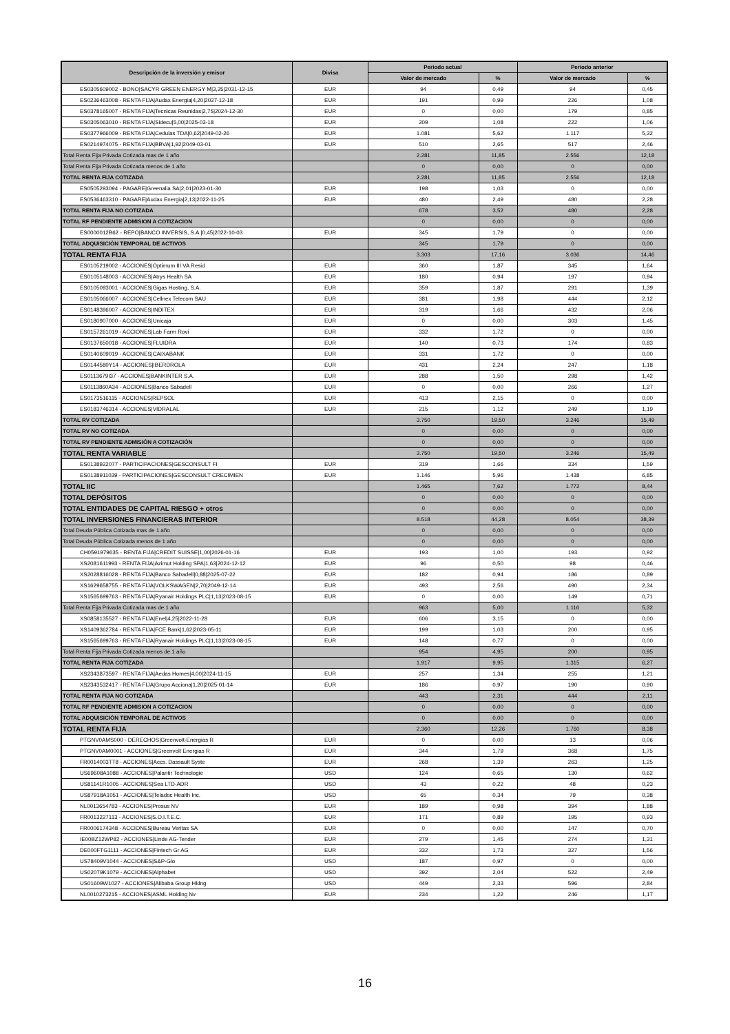| Descripción de la inversión y emisor | Divisa | Periodo actual | | Periodo anterior | |
| --- | --- | --- | --- | --- | --- |
| | | Valor de mercado | % | Valor de mercado | % |
| ES0305609002 - BONO/SACYR GREEN ENERGY M/3,25/2031-12-15 | EUR | 94 | 0,49 | 94 | 0,45 |
| ES0236463008 - RENTA FIJA/Audax Energia/4,20/2027-12-18 | EUR | 191 | 0,99 | 226 | 1,08 |
| ES0378165007 - RENTA FIJA/Tecnicas Reunidas/2,75/2024-12-30 | EUR | 0 | 0,00 | 179 | 0,85 |
| ES0305063010 - RENTA FIJA/Sidecu/5,00/2025-03-18 | EUR | 209 | 1,08 | 222 | 1,06 |
| ES0377966009 - RENTA FIJA/Cedulas TDA/0,62/2049-02-26 | EUR | 1.081 | 5,62 | 1.117 | 5,32 |
| ES0214974075 - RENTA FIJA/BBVA/1,92/2049-03-01 | EUR | 510 | 2,65 | 517 | 2,46 |
| Total Renta Fija Privada Cotizada mas de 1 año | | 2.281 | 11,85 | 2.556 | 12,18 |
| Total Renta Fija Privada Cotizada menos de 1 año | | 0 | 0,00 | 0 | 0,00 |
| TOTAL RENTA FIJA COTIZADA | | 2.281 | 11,85 | 2.556 | 12,18 |
| ES0505293094 - PAGARE/Greenalia SA/2,01/2023-01-30 | EUR | 198 | 1,03 | 0 | 0,00 |
| ES0536463310 - PAGARE/Audax Energia/2,13/2022-11-25 | EUR | 480 | 2,49 | 480 | 2,28 |
| TOTAL RENTA FIJA NO COTIZADA | | 678 | 3,52 | 480 | 2,28 |
| TOTAL RF PENDIENTE ADMISION A COTIZACION | | 0 | 0,00 | 0 | 0,00 |
| ES0000012B62 - REPO/BANCO INVERSIS, S.A./0,45/2022-10-03 | EUR | 345 | 1,79 | 0 | 0,00 |
| TOTAL ADQUISICIÓN TEMPORAL DE ACTIVOS | | 345 | 1,79 | 0 | 0,00 |
| TOTAL RENTA FIJA | | 3.303 | 17,16 | 3.036 | 14,46 |
| ES0105219002 - ACCIONES/Optimum III VA Resid | EUR | 360 | 1,87 | 345 | 1,64 |
| ES0105148003 - ACCIONES/Atrys Health SA | EUR | 180 | 0,94 | 197 | 0,94 |
| ES0105093001 - ACCIONES/Gigas Hosting, S.A. | EUR | 359 | 1,87 | 291 | 1,39 |
| ES0105066007 - ACCIONES/Cellnex Telecom SAU | EUR | 381 | 1,98 | 444 | 2,12 |
| ES0148396007 - ACCIONES/INDITEX | EUR | 319 | 1,66 | 432 | 2,06 |
| ES0180907000 - ACCIONES/Unicaja | EUR | 0 | 0,00 | 303 | 1,45 |
| ES0157261019 - ACCIONES/Lab Farm Rovi | EUR | 332 | 1,72 | 0 | 0,00 |
| ES0137650018 - ACCIONES/FLUIDRA | EUR | 140 | 0,73 | 174 | 0,83 |
| ES0140609019 - ACCIONES/CAIXABANK | EUR | 331 | 1,72 | 0 | 0,00 |
| ES0144580Y14 - ACCIONES/IBERDROLA | EUR | 431 | 2,24 | 247 | 1,18 |
| ES0113679I37 - ACCIONES/BANKINTER S.A. | EUR | 288 | 1,50 | 298 | 1,42 |
| ES0113860A34 - ACCIONES/Banco Sabadell | EUR | 0 | 0,00 | 266 | 1,27 |
| ES0173516115 - ACCIONES/REPSOL | EUR | 413 | 2,15 | 0 | 0,00 |
| ES0183746314 - ACCIONES/VIDRALAL | EUR | 215 | 1,12 | 249 | 1,19 |
| TOTAL RV COTIZADA | | 3.750 | 19,50 | 3.246 | 15,49 |
| TOTAL RV NO COTIZADA | | 0 | 0,00 | 0 | 0,00 |
| TOTAL RV PENDIENTE ADMISIÓN A COTIZACIÓN | | 0 | 0,00 | 0 | 0,00 |
| TOTAL RENTA VARIABLE | | 3.750 | 19,50 | 3.246 | 15,49 |
| ES0138922077 - PARTICIPACIONES/GESCONSULT FI | EUR | 319 | 1,66 | 334 | 1,59 |
| ES0138911039 - PARTICIPACIONES/GESCONSULT CRECIMIEN | EUR | 1.146 | 5,96 | 1.438 | 6,85 |
| TOTAL IIC | | 1.465 | 7,62 | 1.772 | 8,44 |
| TOTAL DEPÓSITOS | | 0 | 0,00 | 0 | 0,00 |
| TOTAL ENTIDADES DE CAPITAL RIESGO + otros | | 0 | 0,00 | 0 | 0,00 |
| TOTAL INVERSIONES FINANCIERAS INTERIOR | | 8.518 | 44,28 | 8.054 | 38,39 |
| Total Deuda Pública Cotizada mas de 1 año | | 0 | 0,00 | 0 | 0,00 |
| Total Deuda Pública Cotizada menos de 1 año | | 0 | 0,00 | 0 | 0,00 |
| CH0591979635 - RENTA FIJA/CREDIT SUISSE/1,00/2026-01-16 | EUR | 193 | 1,00 | 193 | 0,92 |
| XS2081611993 - RENTA FIJA/Azimut Holding SPA/1,63/2024-12-12 | EUR | 96 | 0,50 | 98 | 0,46 |
| XS2028816028 - RENTA FIJA/Banco Sabadell/0,88/2025-07-22 | EUR | 182 | 0,94 | 186 | 0,89 |
| XS1629658755 - RENTA FIJA/VOLKSWAGEN/2,70/2049-12-14 | EUR | 493 | 2,56 | 490 | 2,34 |
| XS1565699763 - RENTA FIJA/Ryanair Holdings PLC/1,13/2023-08-15 | EUR | 0 | 0,00 | 149 | 0,71 |
| Total Renta Fija Privada Cotizada mas de 1 año | | 963 | 5,00 | 1.116 | 5,32 |
| XS0858135527 - RENTA FIJA/Enel/4,25/2022-11-28 | EUR | 606 | 3,15 | 0 | 0,00 |
| XS1409362784 - RENTA FIJA/FCE Bank/1,62/2023-05-11 | EUR | 199 | 1,03 | 200 | 0,95 |
| XS1565699763 - RENTA FIJA/Ryanair Holdings PLC/1,13/2023-08-15 | EUR | 148 | 0,77 | 0 | 0,00 |
| Total Renta Fija Privada Cotizada menos de 1 año | | 954 | 4,95 | 200 | 0,95 |
| TOTAL RENTA FIJA COTIZADA | | 1.917 | 9,95 | 1.315 | 6,27 |
| XS2343873597 - RENTA FIJA/Aedas Homes/4,00/2024-11-15 | EUR | 257 | 1,34 | 255 | 1,21 |
| XS2343532417 - RENTA FIJA/Grupo Acciona/1,20/2025-01-14 | EUR | 186 | 0,97 | 190 | 0,90 |
| TOTAL RENTA FIJA NO COTIZADA | | 443 | 2,31 | 444 | 2,11 |
| TOTAL RF PENDIENTE ADMISION A COTIZACION | | 0 | 0,00 | 0 | 0,00 |
| TOTAL ADQUISICIÓN TEMPORAL DE ACTIVOS | | 0 | 0,00 | 0 | 0,00 |
| TOTAL RENTA FIJA | | 2.360 | 12,26 | 1.760 | 8,38 |
| PTGNV0AMS000 - DERECHOS/Greenvolt-Energias R | EUR | 0 | 0,00 | 13 | 0,06 |
| PTGNV0AM0001 - ACCIONES/Greenvolt Energias R | EUR | 344 | 1,79 | 368 | 1,75 |
| FR0014003TT8 - ACCIONES/Accs. Dassault Syste | EUR | 268 | 1,39 | 263 | 1,25 |
| US69608A1088 - ACCIONES/Palantir Technologie | USD | 124 | 0,65 | 130 | 0,62 |
| US81141R1005 - ACCIONES/Sea LTD-ADR | USD | 43 | 0,22 | 48 | 0,23 |
| US87918A1051 - ACCIONES/Teladoc Health Inc. | USD | 65 | 0,34 | 79 | 0,38 |
| NL0013654783 - ACCIONES/Prosus NV | EUR | 189 | 0,98 | 394 | 1,88 |
| FR0013227113 - ACCIONES/S.O.I.T.E.C. | EUR | 171 | 0,89 | 195 | 0,93 |
| FR0006174348 - ACCIONES/Bureau Veritas SA | EUR | 0 | 0,00 | 147 | 0,70 |
| IE00BZ12WP82 - ACCIONES/Linde AG-Tender | EUR | 279 | 1,45 | 274 | 1,31 |
| DE000FTG1111 - ACCIONES/Fintech Gr AG | EUR | 332 | 1,73 | 327 | 1,56 |
| US78409V1044 - ACCIONES/S&P-Glo | USD | 187 | 0,97 | 0 | 0,00 |
| US02079K1079 - ACCIONES/Alphabet | USD | 392 | 2,04 | 522 | 2,49 |
| US01609W1027 - ACCIONES/Alibaba Group Hldng | USD | 449 | 2,33 | 596 | 2,84 |
| NL0010273215 - ACCIONES/ASML Holding Nv | EUR | 234 | 1,22 | 246 | 1,17 |
16